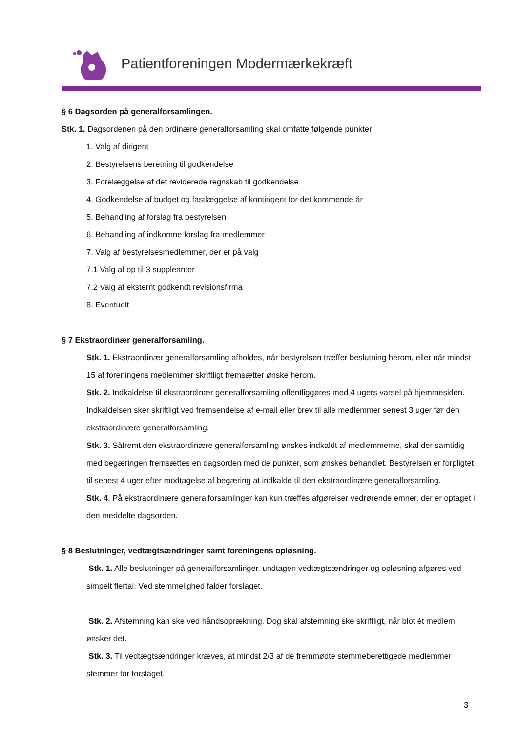Patientforeningen Modermærkekræft
§ 6 Dagsorden på generalforsamlingen.
Stk. 1. Dagsordenen på den ordinære generalforsamling skal omfatte følgende punkter:
1. Valg af dirigent
2. Bestyrelsens beretning til godkendelse
3. Forelæggelse af det reviderede regnskab til godkendelse
4. Godkendelse af budget og fastlæggelse af kontingent for det kommende år
5. Behandling af forslag fra bestyrelsen
6. Behandling af indkomne forslag fra medlemmer
7. Valg af bestyrelsesmedlemmer, der er på valg
7.1 Valg af op til 3 suppleanter
7.2 Valg af eksternt godkendt revisionsfirma
8. Eventuelt
§ 7 Ekstraordinær generalforsamling.
Stk. 1. Ekstraordinær generalforsamling afholdes, når bestyrelsen træffer beslutning herom, eller når mindst 15 af foreningens medlemmer skriftligt fremsætter ønske herom.
Stk. 2. Indkaldelse til ekstraordinær generalforsamling offentliggøres med 4 ugers varsel på hjemmesiden. Indkaldelsen sker skriftligt ved fremsendelse af e-mail eller brev til alle medlemmer senest 3 uger før den ekstraordinære generalforsamling.
Stk. 3. Såfremt den ekstraordinære generalforsamling ønskes indkaldt af medlemmerne, skal der samtidig med begæringen fremsættes en dagsorden med de punkter, som ønskes behandlet. Bestyrelsen er forpligtet til senest 4 uger efter modtagelse af begæring at indkalde til den ekstraordinære generalforsamling.
Stk. 4. På ekstraordinære generalforsamlinger kan kun træffes afgørelser vedrørende emner, der er optaget i den meddelte dagsorden.
§ 8 Beslutninger, vedtægtsændringer samt foreningens opløsning.
Stk. 1. Alle beslutninger på generalforsamlinger, undtagen vedtægtsændringer og opløsning afgøres ved simpelt flertal. Ved stemmelighed falder forslaget.
Stk. 2. Afstemning kan ske ved håndsoprækning. Dog skal afstemning ske skriftligt, når blot ét medlem ønsker det.
Stk. 3. Til vedtægtsændringer kræves, at mindst 2/3 af de fremmødte stemmeberettigede medlemmer stemmer for forslaget.
3